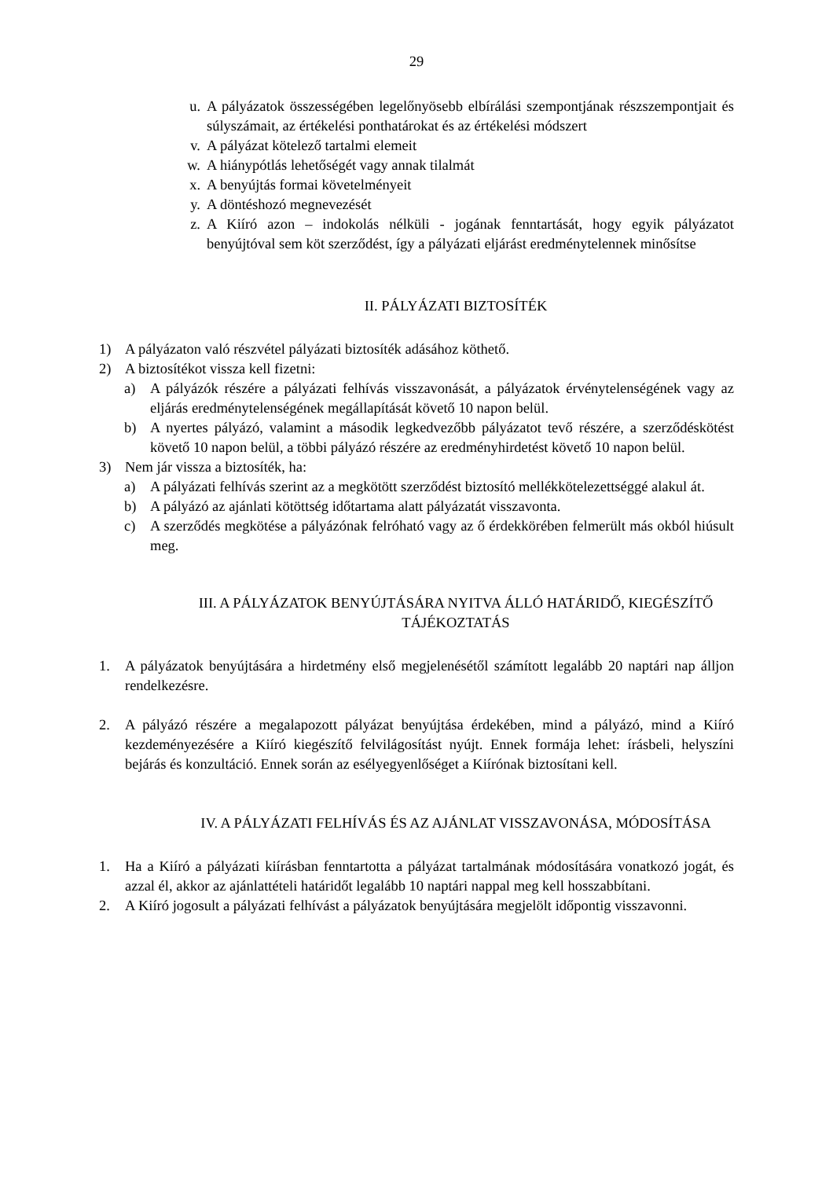29
u. A pályázatok összességében legelőnyösebb elbírálási szempontjának részszempontjait és súlyszámait, az értékelési ponthatárokat és az értékelési módszert
v. A pályázat kötelező tartalmi elemeit
w. A hiánypótlás lehetőségét vagy annak tilalmát
x. A benyújtás formai követelményeit
y. A döntéshozó megnevezését
z. A Kiíró azon – indokolás nélküli - jogának fenntartását, hogy egyik pályázatot benyújtóval sem köt szerződést, így a pályázati eljárást eredménytelennek minősítse
II. PÁLYÁZATI BIZTOSÍTÉK
1) A pályázaton való részvétel pályázati biztosíték adásához köthető.
2) A biztosítékot vissza kell fizetni:
a) A pályázók részére a pályázati felhívás visszavonását, a pályázatok érvénytelenségének vagy az eljárás eredménytelenségének megállapítását követő 10 napon belül.
b) A nyertes pályázó, valamint a második legkedvezőbb pályázatot tevő részére, a szerződéskötést követő 10 napon belül, a többi pályázó részére az eredményhirdetést követő 10 napon belül.
3) Nem jár vissza a biztosíték, ha:
a) A pályázati felhívás szerint az a megkötött szerződést biztosító mellékkötelezettséggé alakul át.
b) A pályázó az ajánlati kötöttség időtartama alatt pályázatát visszavonta.
c) A szerződés megkötése a pályázónak felróható vagy az ő érdekkörében felmerült más okból hiúsult meg.
III. A PÁLYÁZATOK BENYÚJTÁSÁRA NYITVA ÁLLÓ HATÁRIDŐ, KIEGÉSZÍTŐ
TÁJÉKOZTATÁS
1. A pályázatok benyújtására a hirdetmény első megjelenésétől számított legalább 20 naptári nap álljon rendelkezésre.
2. A pályázó részére a megalapozott pályázat benyújtása érdekében, mind a pályázó, mind a Kiíró kezdeményezésére a Kiíró kiegészítő felvilágosítást nyújt. Ennek formája lehet: írásbeli, helyszíni bejárás és konzultáció. Ennek során az esélyegyenlőséget a Kiírónak biztosítani kell.
IV. A PÁLYÁZATI FELHÍVÁS ÉS AZ AJÁNLAT VISSZAVONÁSA, MÓDOSÍTÁSA
1. Ha a Kiíró a pályázati kiírásban fenntartotta a pályázat tartalmának módosítására vonatkozó jogát, és azzal él, akkor az ajánlattételi határidőt legalább 10 naptári nappal meg kell hosszabbítani.
2. A Kiíró jogosult a pályázati felhívást a pályázatok benyújtására megjelölt időpontig visszavonni.